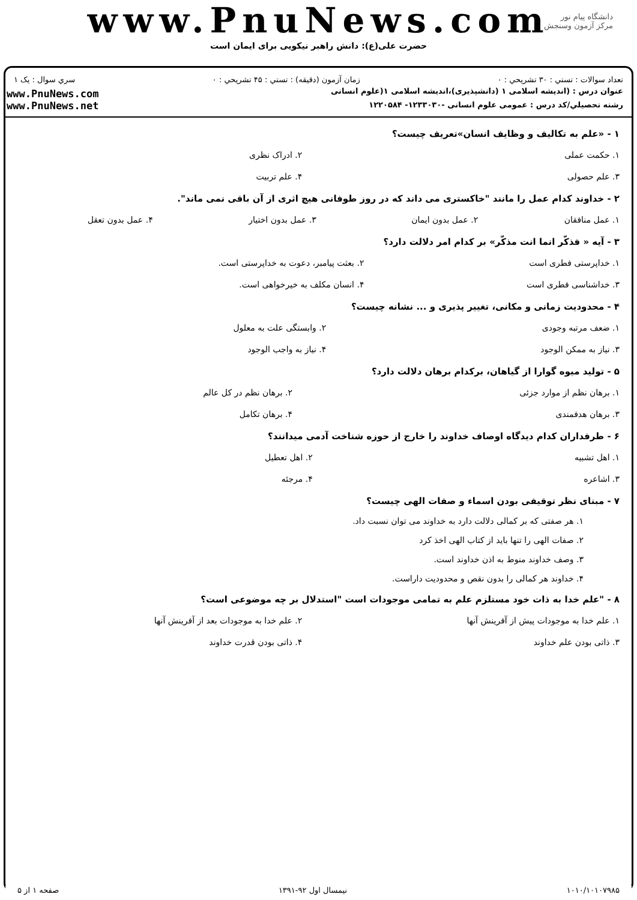www.PnuNews.com
حضرت علی(ع): دانش راهبر نیکویی برای ایمان است
دانشگاه پیام نور
مرکز آزمون وسنجش
تعداد سوالات : تستي : ۳۰ تشريحي : ۰ زمان آزمون (دقيقه) : تستي : ۴۵ تشريحي : ۰ سري سوال : يک ۱
عنوان درس : (اندیشه اسلامی ۱ (دانشپذیری)،اندیشه اسلامی ۱(علوم انسانی
رشته تحصيلي/کد درس : عمومی علوم انسانی -۱۲۳۳۰۳۰- ۱۲۲۰۵۸۴
www.PnuNews.com
www.PnuNews.net
۱ - «علم به تکالیف و وظایف انسان»تعریف چیست؟
| ۱. حکمت عملی | ۲. ادراک نظری |
| ۳. علم حصولی | ۴. علم تربیت |
۲ - خداوند کدام عمل را مانند "خاکستری می داند که در روز طوفانی هیچ اثری از آن باقی نمی ماند".
| ۱. عمل منافقان | ۲. عمل بدون ایمان | ۳. عمل بدون اختیار | ۴. عمل بدون تعقل |
۳ - آیه « فذکّر انما انت مذکّر» بر کدام امر دلالت دارد؟
| ۱. خداپرستی فطری است | ۲. بعثت پیامبر، دعوت به خداپرستی است. |
| ۳. خداشناسی فطری است | ۴. انسان مکلف به خیرخواهی است. |
۴ - محدودیت زمانی و مکانی، تغییر پذیری و ... نشانه چیست؟
| ۱. ضعف مرتبه وجودی | ۲. وابستگی علت به معلول |
| ۳. نیاز به ممکن الوجود | ۴. نیاز به واجب الوجود |
۵ - تولید میوه گوارا از گیاهان، برکدام برهان دلالت دارد؟
| ۱. برهان نظم از موارد جزئی | ۲. برهان نظم در کل عالم |
| ۳. برهان هدفمندی | ۴. برهان تکامل |
۶ - طرفداران کدام دیدگاه اوصاف خداوند را خارج از حوزه شناخت آدمی میدانند؟
| ۱. اهل تشبیه | ۲. اهل تعطیل |
| ۳. اشاعره | ۴. مرجئه |
۷ - مبنای نظر توقیفی بودن اسماء و صفات الهی چیست؟
۱. هر صفتی که بر کمالی دلالت دارد به خداوند می توان نسبت داد.
۲. صفات الهی را تنها باید از کتاب الهی اخذ کرد
۳. وصف خداوند منوط به اذن خداوند است.
۴. خداوند هر کمالی را بدون نقص و محدودیت داراست.
۸ - "علم خدا به ذات خود مستلزم علم به تمامی موجودات است "استدلال بر چه موضوعی است؟
| ۱. علم خدا به موجودات پیش از آفرینش آنها | ۲. علم خدا به موجودات بعد از آفرینش آنها |
| ۳. ذاتی بودن علم خداوند | ۴. ذاتی بودن قدرت خداوند |
۱۰۱۰/۱۰۱۰۷۹۸۵ نیمسال اول ۹۲-۱۳۹۱ صفحه ۱ از ۵